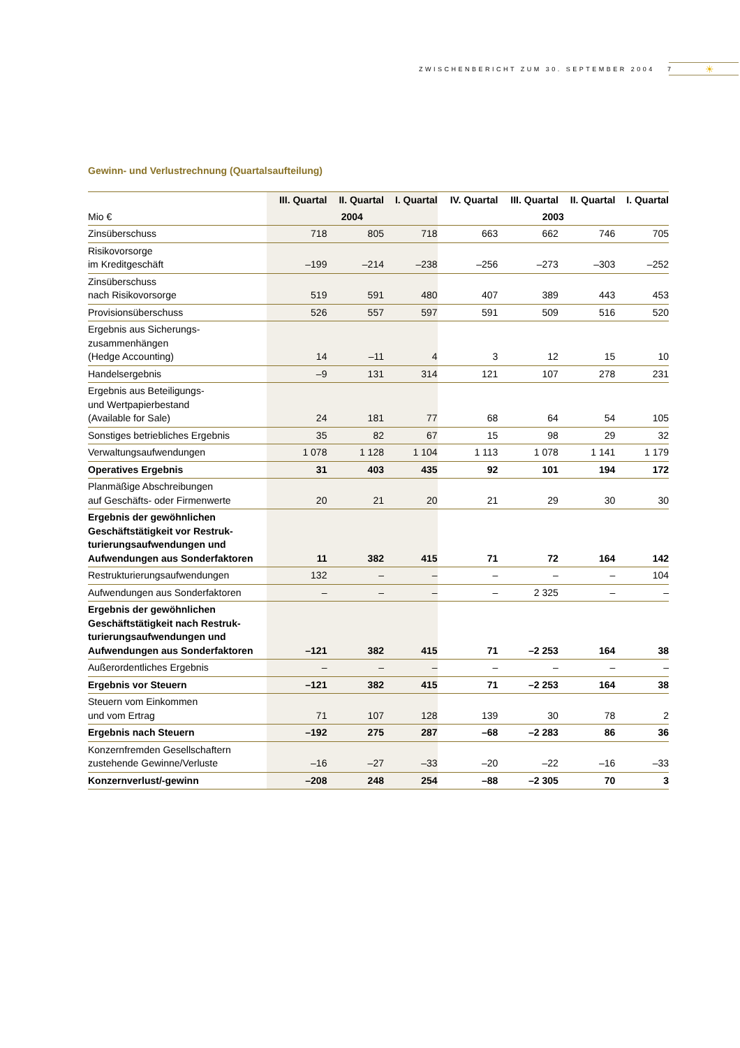ZWISCHENBERICHT ZUM 30. SEPTEMBER 2004 7 ☀
Gewinn- und Verlustrechnung (Quartalsaufteilung)
| | III. Quartal | II. Quartal | I. Quartal | IV. Quartal | III. Quartal | II. Quartal | I. Quartal |
| --- | --- | --- | --- | --- | --- | --- | --- |
| Mio € | 2004 | | | 2003 | | | |
| Zinsüberschuss | 718 | 805 | 718 | 663 | 662 | 746 | 705 |
| Risikovorsorge im Kreditgeschäft | –199 | –214 | –238 | –256 | –273 | –303 | –252 |
| Zinsüberschuss nach Risikovorsorge | 519 | 591 | 480 | 407 | 389 | 443 | 453 |
| Provisionsüberschuss | 526 | 557 | 597 | 591 | 509 | 516 | 520 |
| Ergebnis aus Sicherungs- zusammenhängen (Hedge Accounting) | 14 | –11 | 4 | 3 | 12 | 15 | 10 |
| Handelsergebnis | –9 | 131 | 314 | 121 | 107 | 278 | 231 |
| Ergebnis aus Beteiligungs- und Wertpapierbestand (Available for Sale) | 24 | 181 | 77 | 68 | 64 | 54 | 105 |
| Sonstiges betriebliches Ergebnis | 35 | 82 | 67 | 15 | 98 | 29 | 32 |
| Verwaltungsaufwendungen | 1 078 | 1 128 | 1 104 | 1 113 | 1 078 | 1 141 | 1 179 |
| Operatives Ergebnis | 31 | 403 | 435 | 92 | 101 | 194 | 172 |
| Planmäßige Abschreibungen auf Geschäfts- oder Firmenwerte | 20 | 21 | 20 | 21 | 29 | 30 | 30 |
| Ergebnis der gewöhnlichen Geschäftstätigkeit vor Restruk-turierungsaufwendungen und Aufwendungen aus Sonderfaktoren | 11 | 382 | 415 | 71 | 72 | 164 | 142 |
| Restrukturierungsaufwendungen | 132 | – | – | – | – | – | 104 |
| Aufwendungen aus Sonderfaktoren | – | – | – | – | 2 325 | – | – |
| Ergebnis der gewöhnlichen Geschäftstätigkeit nach Restruk-turierungsaufwendungen und Aufwendungen aus Sonderfaktoren | –121 | 382 | 415 | 71 | –2 253 | 164 | 38 |
| Außerordentliches Ergebnis | – | – | – | – | – | – | – |
| Ergebnis vor Steuern | –121 | 382 | 415 | 71 | –2 253 | 164 | 38 |
| Steuern vom Einkommen und vom Ertrag | 71 | 107 | 128 | 139 | 30 | 78 | 2 |
| Ergebnis nach Steuern | –192 | 275 | 287 | –68 | –2 283 | 86 | 36 |
| Konzernfremden Gesellschaftern zustehende Gewinne/Verluste | –16 | –27 | –33 | –20 | –22 | –16 | –33 |
| Konzernverlust/-gewinn | –208 | 248 | 254 | –88 | –2 305 | 70 | 3 |